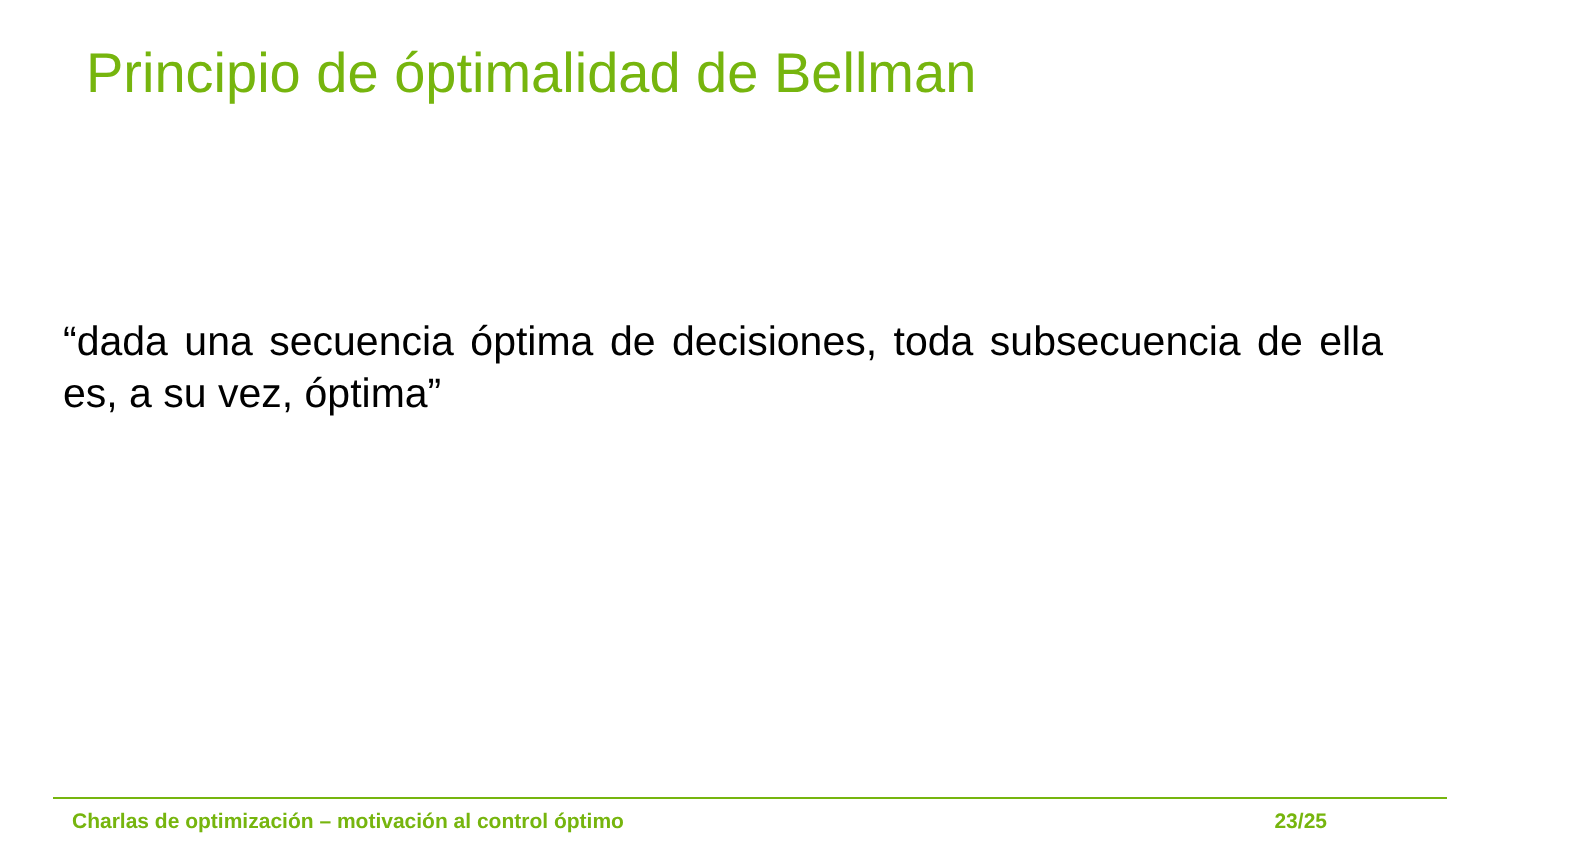Principio de óptimalidad de Bellman
“dada una secuencia óptima de decisiones, toda subsecuencia de ella es, a su vez, óptima”
Charlas de optimización – motivación al control óptimo 23/25